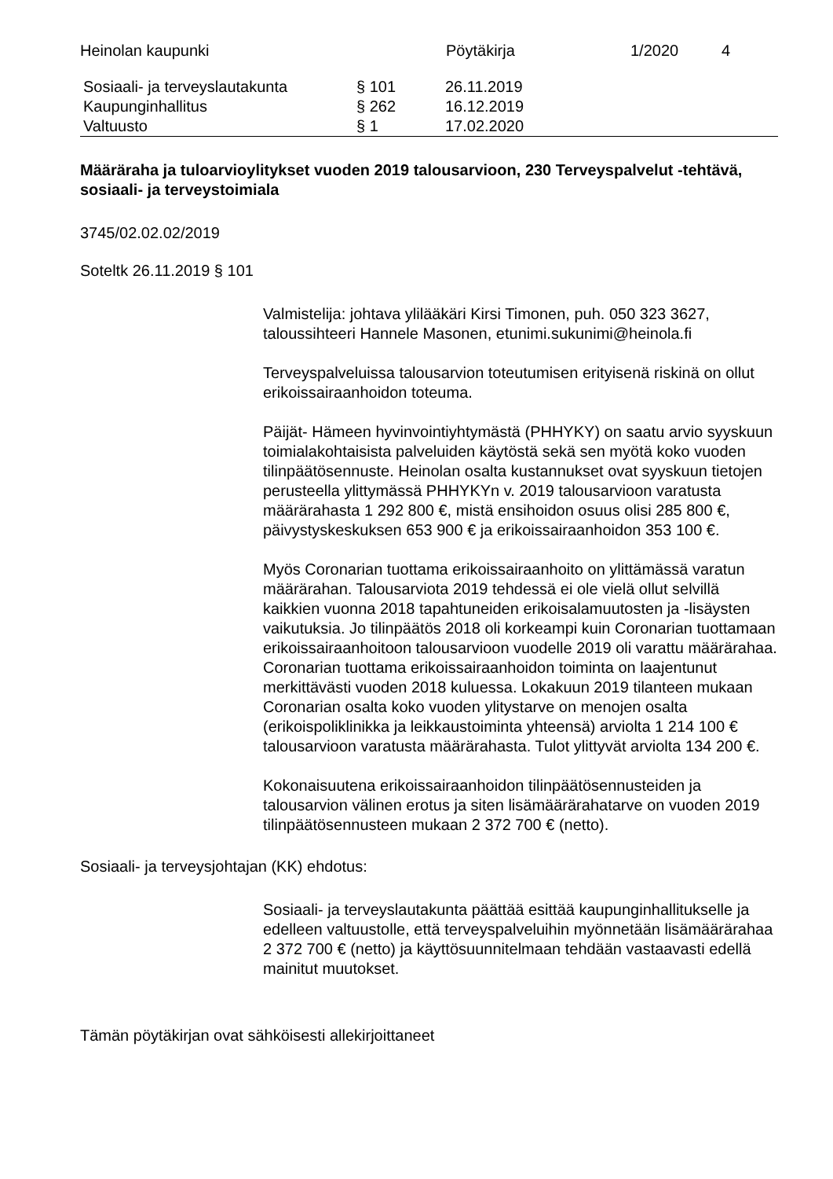Heinolan kaupunki Pöytäkirja 1/2020 4
| Sosiaali- ja terveyslautakunta | § 101 | 26.11.2019 |
| Kaupunginhallitus | § 262 | 16.12.2019 |
| Valtuusto | § 1 | 17.02.2020 |
Määräraha ja tuloarvioylitykset vuoden 2019 talousarvioon, 230 Terveyspalvelut -tehtävä, sosiaali- ja terveystoimiala
3745/02.02.02/2019
Soteltk 26.11.2019 § 101
Valmistelija: johtava ylilääkäri Kirsi Timonen, puh. 050 323 3627, taloussihteeri Hannele Masonen, etunimi.sukunimi@heinola.fi
Terveyspalveluissa talousarvion toteutumisen erityisenä riskinä on ollut erikoissairaanhoidon toteuma.
Päijät- Hämeen hyvinvointiyhtymästä (PHHYKY) on saatu arvio syyskuun toimialakohtaisista palveluiden käytöstä sekä sen myötä koko vuoden tilinpäätösennuste. Heinolan osalta kustannukset ovat syyskuun tietojen perusteella ylittymässä PHHYKYn v. 2019 talousarvioon varatusta määrärahasta 1 292 800 €, mistä ensihoidon osuus olisi 285 800 €, päivystyskeskuksen 653 900 € ja erikoissairaanhoidon 353 100 €.
Myös Coronarian tuottama erikoissairaanhoito on ylittämässä varatun määrärahan. Talousarviota 2019 tehdessä ei ole vielä ollut selvillä kaikkien vuonna 2018 tapahtuneiden erikoisalamuutosten ja -lisäysten vaikutuksia. Jo tilinpäätös 2018 oli korkeampi kuin Coronarian tuottamaan erikoissairaanhoitoon talousarvioon vuodelle 2019 oli varattu määrärahaa. Coronarian tuottama erikoissairaanhoidon toiminta on laajentunut merkittävästi vuoden 2018 kuluessa. Lokakuun 2019 tilanteen mukaan Coronarian osalta koko vuoden ylitystarve on menojen osalta (erikoispoliklinikka ja leikkaustoiminta yhteensä) arviolta 1 214 100 € talousarvioon varatusta määrärahasta. Tulot ylittyvät arviolta 134 200 €.
Kokonaisuutena erikoissairaanhoidon tilinpäätösennusteiden ja talousarvion välinen erotus ja siten lisämäärärahatarve on vuoden 2019 tilinpäätösennusteen mukaan 2 372 700 € (netto).
Sosiaali- ja terveysjohtajan (KK) ehdotus:
Sosiaali- ja terveyslautakunta päättää esittää kaupunginhallitukselle ja edelleen valtuustolle, että terveyspalveluihin myönnetään lisämäärärahaa 2 372 700 € (netto) ja käyttösuunnitelmaan tehdään vastaavasti edellä mainitut muutokset.
Tämän pöytäkirjan ovat sähköisesti allekirjoittaneet